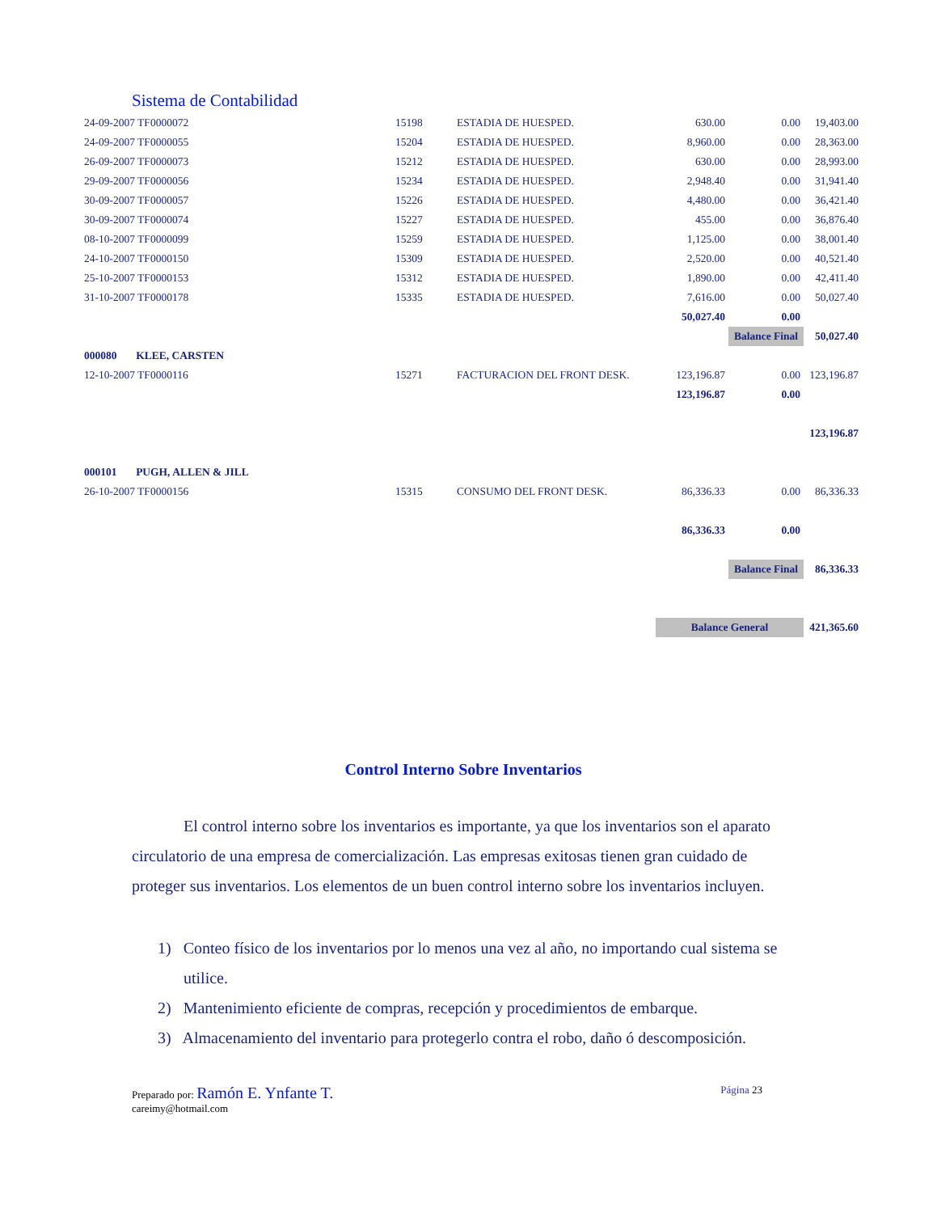Sistema de Contabilidad
| 24-09-2007 TF0000072 | 15198 | ESTADIA DE HUESPED. | 630.00 | 0.00 | 19,403.00 |
| 24-09-2007 TF0000055 | 15204 | ESTADIA DE HUESPED. | 8,960.00 | 0.00 | 28,363.00 |
| 26-09-2007 TF0000073 | 15212 | ESTADIA DE HUESPED. | 630.00 | 0.00 | 28,993.00 |
| 29-09-2007 TF0000056 | 15234 | ESTADIA DE HUESPED. | 2,948.40 | 0.00 | 31,941.40 |
| 30-09-2007 TF0000057 | 15226 | ESTADIA DE HUESPED. | 4,480.00 | 0.00 | 36,421.40 |
| 30-09-2007 TF0000074 | 15227 | ESTADIA DE HUESPED. | 455.00 | 0.00 | 36,876.40 |
| 08-10-2007 TF0000099 | 15259 | ESTADIA DE HUESPED. | 1,125.00 | 0.00 | 38,001.40 |
| 24-10-2007 TF0000150 | 15309 | ESTADIA DE HUESPED. | 2,520.00 | 0.00 | 40,521.40 |
| 25-10-2007 TF0000153 | 15312 | ESTADIA DE HUESPED. | 1,890.00 | 0.00 | 42,411.40 |
| 31-10-2007 TF0000178 | 15335 | ESTADIA DE HUESPED. | 7,616.00 | 0.00 | 50,027.40 |
| | | | 50,027.40 | 0.00 | |
| | | | | Balance Final | 50,027.40 |
| 000080 KLEE, CARSTEN | | | | | |
| 12-10-2007 TF0000116 | 15271 | FACTURACION DEL FRONT DESK. | 123,196.87 | 0.00 | 123,196.87 |
| | | | 123,196.87 | 0.00 | |
| | | | | | 123,196.87 |
| 000101 PUGH, ALLEN & JILL | | | | | |
| 26-10-2007 TF0000156 | 15315 | CONSUMO DEL FRONT DESK. | 86,336.33 | 0.00 | 86,336.33 |
| | | | 86,336.33 | 0.00 | |
| | | | | Balance Final | 86,336.33 |
| | | | Balance General | | 421,365.60 |
Control Interno Sobre Inventarios
El control interno sobre los inventarios es importante, ya que los inventarios son el aparato circulatorio de una empresa de comercialización. Las empresas exitosas tienen gran cuidado de proteger sus inventarios. Los elementos de un buen control interno sobre los inventarios incluyen.
1) Conteo físico de los inventarios por lo menos una vez al año, no importando cual sistema se utilice.
2) Mantenimiento eficiente de compras, recepción y procedimientos de embarque.
3) Almacenamiento del inventario para protegerlo contra el robo, daño ó descomposición.
Preparado por: Ramón E. Ynfante T. Página 23
careimy@hotmail.com